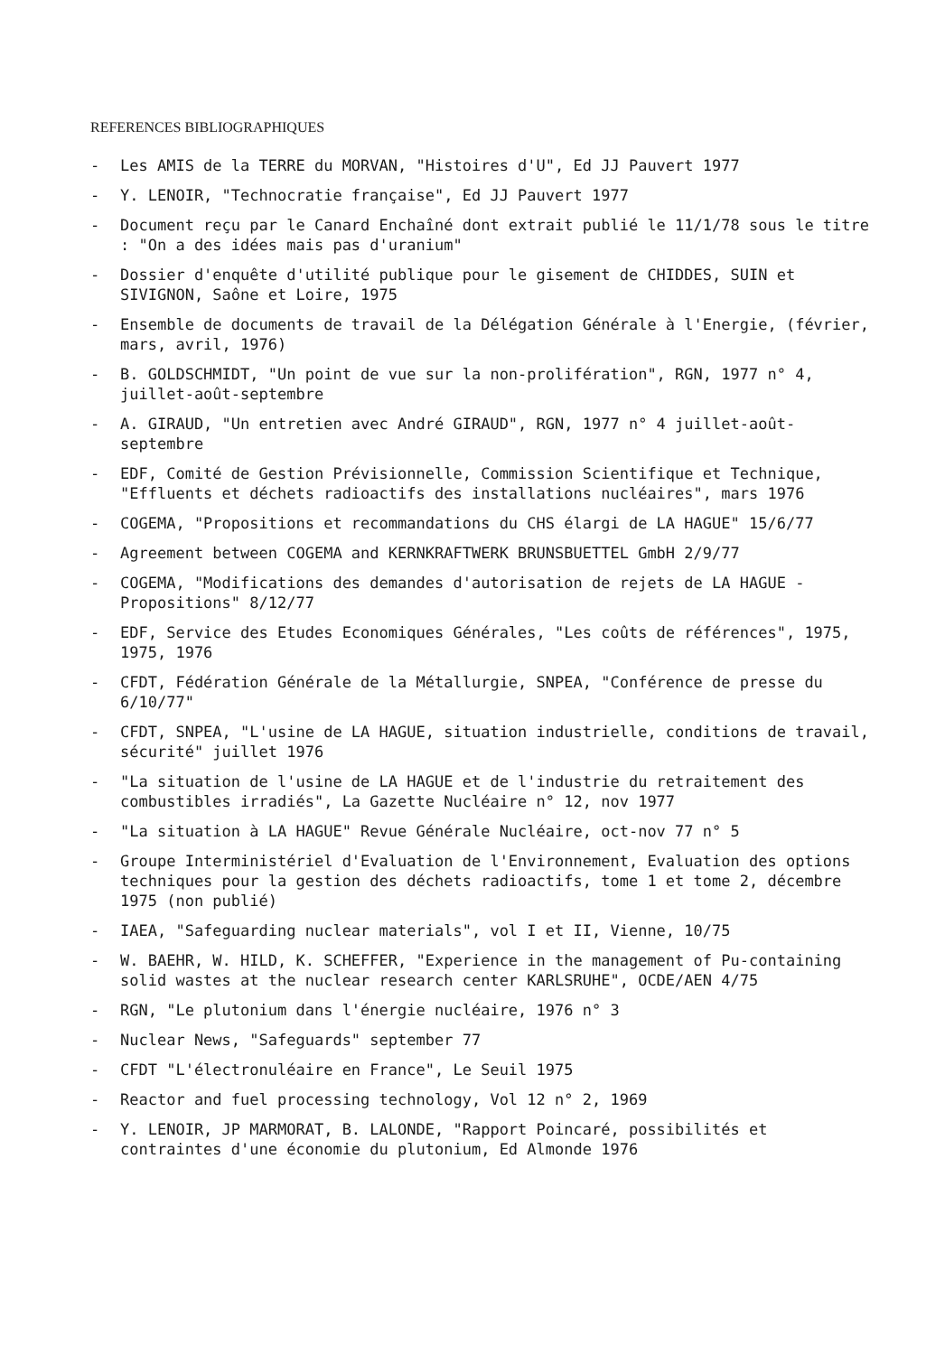REFERENCES BIBLIOGRAPHIQUES
- Les AMIS de la TERRE du MORVAN, "Histoires d'U", Ed JJ Pauvert 1977
- Y. LENOIR, "Technocratie française", Ed JJ Pauvert 1977
- Document reçu par le Canard Enchaîné dont extrait publié le 11/1/78 sous le titre : "On a des idées mais pas d'uranium"
- Dossier d'enquête d'utilité publique pour le gisement de CHIDDES, SUIN et SIVIGNON, Saône et Loire, 1975
- Ensemble de documents de travail de la Délégation Générale à l'Energie, (février, mars, avril, 1976)
- B. GOLDSCHMIDT, "Un point de vue sur la non-prolifération", RGN, 1977 n° 4, juillet-août-septembre
- A. GIRAUD, "Un entretien avec André GIRAUD", RGN, 1977 n° 4 juillet-août-septembre
- EDF, Comité de Gestion Prévisionnelle, Commission Scientifique et Technique, "Effluents et déchets radioactifs des installations nucléaires", mars 1976
- COGEMA, "Propositions et recommandations du CHS élargi de LA HAGUE" 15/6/77
- Agreement between COGEMA and KERNKRAFTWERK BRUNSBUETTEL GmbH 2/9/77
- COGEMA, "Modifications des demandes d'autorisation de rejets de LA HAGUE - Propositions" 8/12/77
- EDF, Service des Etudes Economiques Générales, "Les coûts de références", 1975, 1975, 1976
- CFDT, Fédération Générale de la Métallurgie, SNPEA, "Conférence de presse du 6/10/77"
- CFDT, SNPEA, "L'usine de LA HAGUE, situation industrielle, conditions de travail, sécurité" juillet 1976
- "La situation de l'usine de LA HAGUE et de l'industrie du retraitement des combustibles irradiés", La Gazette Nucléaire n° 12, nov 1977
- "La situation à LA HAGUE" Revue Générale Nucléaire, oct-nov 77 n° 5
- Groupe Interministériel d'Evaluation de l'Environnement, Evaluation des options techniques pour la gestion des déchets radioactifs, tome 1 et tome 2, décembre 1975 (non publié)
- IAEA, "Safeguarding nuclear materials", vol I et II, Vienne, 10/75
- W. BAEHR, W. HILD, K. SCHEFFER, "Experience in the management of Pu-containing solid wastes at the nuclear research center KARLSRUHE", OCDE/AEN 4/75
- RGN, "Le plutonium dans l'énergie nucléaire, 1976 n° 3
- Nuclear News, "Safeguards" september 77
- CFDT "L'électronuléaire en France", Le Seuil 1975
- Reactor and fuel processing technology, Vol 12 n° 2, 1969
- Y. LENOIR, JP MARMORAT, B. LALONDE, "Rapport Poincaré, possibilités et contraintes d'une économie du plutonium, Ed Almonde 1976